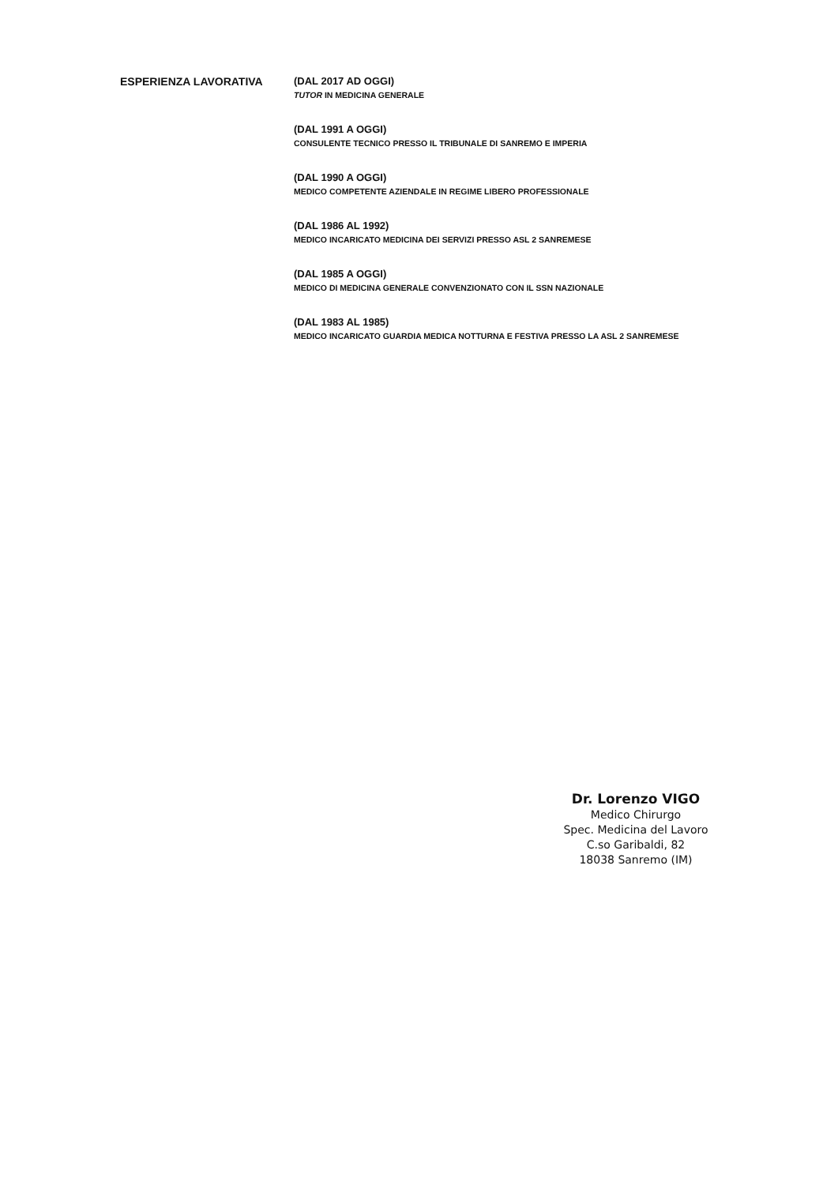ESPERIENZA LAVORATIVA (DAL 2017 AD OGGI)
TUTOR IN MEDICINA GENERALE
(DAL 1991 A OGGI)
CONSULENTE TECNICO PRESSO IL TRIBUNALE DI SANREMO E IMPERIA
(DAL 1990 A OGGI)
MEDICO COMPETENTE AZIENDALE IN REGIME LIBERO PROFESSIONALE
(DAL 1986 AL 1992)
MEDICO INCARICATO MEDICINA DEI SERVIZI PRESSO ASL 2 SANREMESE
(DAL 1985 A OGGI)
MEDICO DI MEDICINA GENERALE CONVENZIONATO CON IL SSN NAZIONALE
(DAL 1983 AL 1985)
MEDICO INCARICATO GUARDIA MEDICA NOTTURNA E FESTIVA PRESSO LA ASL 2 SANREMESE
Dr. Lorenzo VIGO
Medico Chirurgo
Spec. Medicina del Lavoro
C.so Garibaldi, 82
18038 Sanremo (IM)